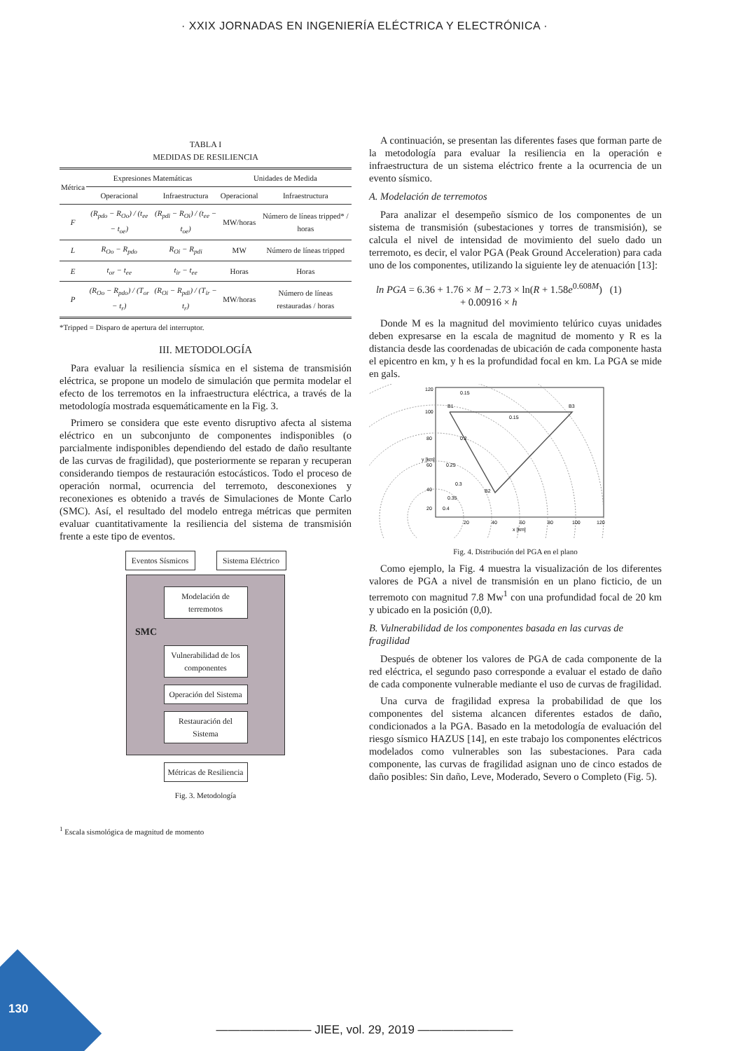· XXIX JORNADAS EN INGENIERÍA ELÉCTRICA Y ELECTRÓNICA ·
TABLA I
MEDIDAS DE RESILIENCIA
| Métrica | Expresiones Matemáticas | | Unidades de Medida | |
| | Operacional | Infraestructura | Operacional | Infraestructura |
| F | (R<sub>pdo</sub> − R<sub>Oo</sub>) / (t<sub>ee</sub> − t<sub>oe</sub>) | (R<sub>pdi</sub> − R<sub>Oi</sub>) / (t<sub>ee</sub> − t<sub>oe</sub>) | MW/horas | Número de líneas tripped* / horas |
| L | R<sub>Oo</sub> − R<sub>pdo</sub> | R<sub>Oi</sub> − R<sub>pdi</sub> | MW | Número de líneas tripped |
| E | t<sub>or</sub> − t<sub>ee</sub> | t<sub>ir</sub> − t<sub>ee</sub> | Horas | Horas |
| P | (R<sub>Oo</sub> − R<sub>pdo</sub>) / (T<sub>or</sub> − t<sub>r</sub>) | (R<sub>Oi</sub> − R<sub>pdi</sub>) / (T<sub>ir</sub> − t<sub>r</sub>) | MW/horas | Número de líneas restauradas / horas |
*Tripped = Disparo de apertura del interruptor.
III. METODOLOGÍA
Para evaluar la resiliencia sísmica en el sistema de transmisión eléctrica, se propone un modelo de simulación que permita modelar el efecto de los terremotos en la infraestructura eléctrica, a través de la metodología mostrada esquemáticamente en la Fig. 3.
Primero se considera que este evento disruptivo afecta al sistema eléctrico en un subconjunto de componentes indisponibles (o parcialmente indisponibles dependiendo del estado de daño resultante de las curvas de fragilidad), que posteriormente se reparan y recuperan considerando tiempos de restauración estocásticos. Todo el proceso de operación normal, ocurrencia del terremoto, desconexiones y reconexiones es obtenido a través de Simulaciones de Monte Carlo (SMC). Así, el resultado del modelo entrega métricas que permiten evaluar cuantitativamente la resiliencia del sistema de transmisión frente a este tipo de eventos.
Eventos Sísmicos
Sistema Eléctrico
Modelación de terremotos
SMC
Vulnerabilidad de los componentes
Operación del Sistema
Restauración del Sistema
Métricas de Resiliencia
Fig. 3. Metodología
<sup>1</sup> Escala sismológica de magnitud de momento
A continuación, se presentan las diferentes fases que forman parte de la metodología para evaluar la resiliencia en la operación e infraestructura de un sistema eléctrico frente a la ocurrencia de un evento sísmico.
A. Modelación de terremotos
Para analizar el desempeño sísmico de los componentes de un sistema de transmisión (subestaciones y torres de transmisión), se calcula el nivel de intensidad de movimiento del suelo dado un terremoto, es decir, el valor PGA (Peak Ground Acceleration) para cada uno de los componentes, utilizando la siguiente ley de atenuación [13]:
ln PGA = 6.36 + 1.76 × M − 2.73 × ln(R + 1.58e<sup>0.608M</sup>) (1)
+ 0.00916 × h
Donde M es la magnitud del movimiento telúrico cuyas unidades deben expresarse en la escala de magnitud de momento y R es la distancia desde las coordenadas de ubicación de cada componente hasta el epicentro en km, y h es la profundidad focal en km. La PGA se mide en gals.
B1
B3
B2
120
100
80
60
40
20
20
40
60
80
100
120
x [km]
y [km]
0.15
0.15
0.2
0.25
0.3
0.35
0.4
Fig. 4. Distribución del PGA en el plano
Como ejemplo, la Fig. 4 muestra la visualización de los diferentes valores de PGA a nivel de transmisión en un plano ficticio, de un terremoto con magnitud 7.8 Mw<sup>1</sup> con una profundidad focal de 20 km y ubicado en la posición (0,0).
B. Vulnerabilidad de los componentes basada en las curvas de fragilidad
Después de obtener los valores de PGA de cada componente de la red eléctrica, el segundo paso corresponde a evaluar el estado de daño de cada componente vulnerable mediante el uso de curvas de fragilidad.
Una curva de fragilidad expresa la probabilidad de que los componentes del sistema alcancen diferentes estados de daño, condicionados a la PGA. Basado en la metodología de evaluación del riesgo sísmico HAZUS [14], en este trabajo los componentes eléctricos modelados como vulnerables son las subestaciones. Para cada componente, las curvas de fragilidad asignan uno de cinco estados de daño posibles: Sin daño, Leve, Moderado, Severo o Completo (Fig. 5).
130
———————— JIEE, vol. 29, 2019 ————————